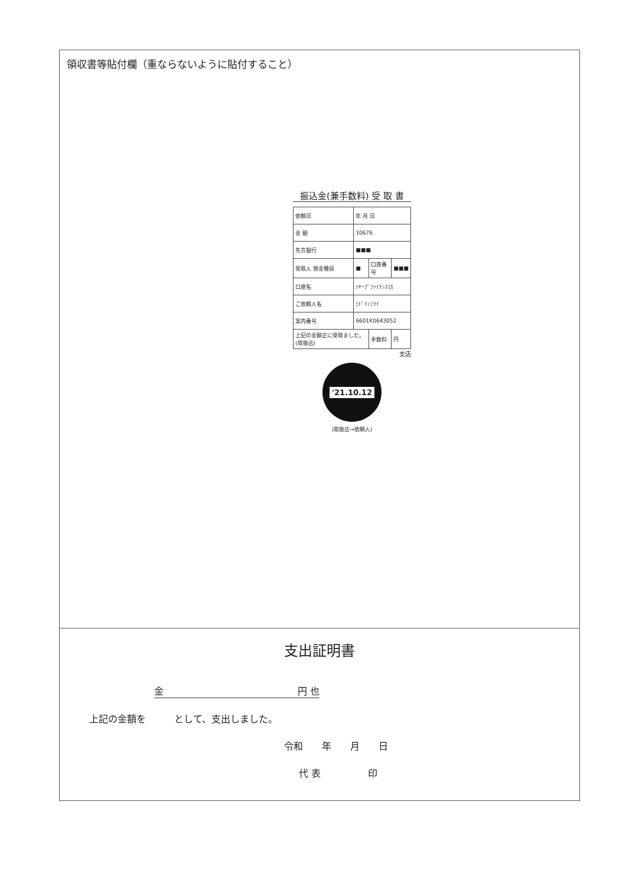領収書等貼付欄（重ならないように貼付すること）
振込金(兼手数料) 受 取 書
| 依頼日 | 年 月 日 | | |
| 金 額 | 10676 | | |
| 先方銀行 | ■■■ | | |
| 受取人 預金種目 | ■ | 口座番号 | ■■■ |
| 口座名 | ｼﾔｰﾌﾟﾌｧｲﾅﾝｽ(ｶ | | |
| ご依頼人名 | ﾐﾄﾞﾘﾉﾐﾗｲ | | |
| 案内番号 | 6601K0643052 | | |
| 上記の金額正に受取ました。(取扱店) | | 手数料 | 円 |
支店
'21.10.12
(取扱店→依頼人)
支出証明書
金 円 也
上記の金額を　　　として、支出しました。
令和　　年　　月　　日
代 表　　　　　印